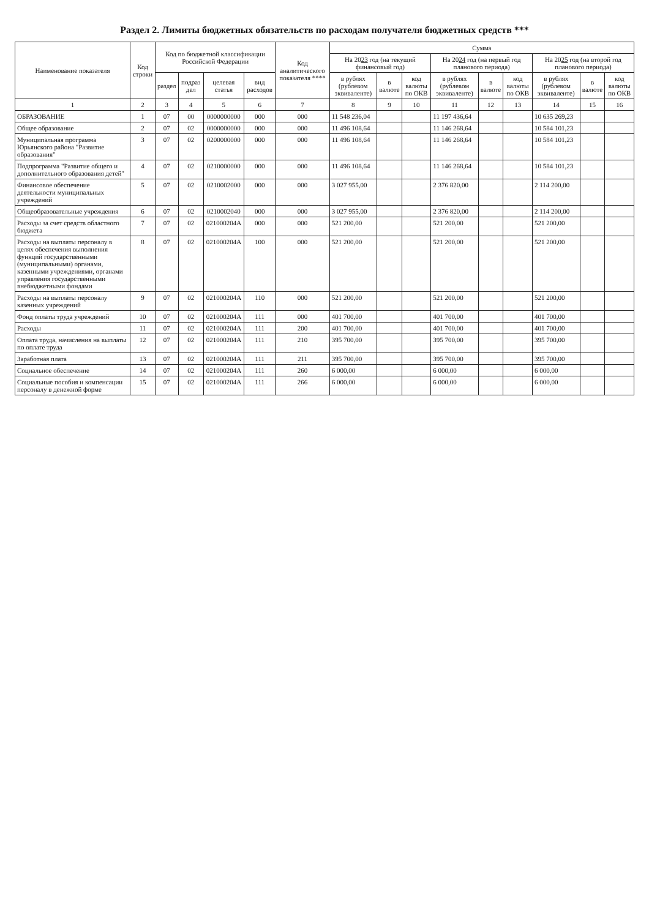Раздел 2. Лимиты бюджетных обязательств по расходам получателя бюджетных средств ***
| Наименование показателя | Код строки | Код по бюджетной классификации Российской Федерации | | | | Код аналитического показателя **** | Сумма | | | | | | | | |
| --- | --- | --- | --- | --- | --- | --- | --- | --- | --- | --- | --- | --- | --- | --- | --- |
| | | | | | | | На 20 23 год (на текущий финансовый год) | | | На 20 24 год (на первый год планового периода) | | | На 20 25 год (на второй год планового периода) | | |
| | | раздел | подраз дел | целевая статья | вид расходов | | в рублях (рублевом эквиваленте) | в валюте | код валюты по ОКВ | в рублях (рублевом эквиваленте) | в валюте | код валюты по ОКВ | в рублях (рублевом эквиваленте) | в валюте | код валюты по ОКВ |
| 1 | 2 | 3 | 4 | 5 | 6 | 7 | 8 | 9 | 10 | 11 | 12 | 13 | 14 | 15 | 16 |
| ОБРАЗОВАНИЕ | 1 | 07 | 00 | 0000000000 | 000 | 000 | 11 548 236,04 | | | 11 197 436,64 | | | 10 635 269,23 | | |
| Общее образование | 2 | 07 | 02 | 0000000000 | 000 | 000 | 11 496 108,64 | | | 11 146 268,64 | | | 10 584 101,23 | | |
| Муниципальная программа Юрьянского района "Развитие образования" | 3 | 07 | 02 | 0200000000 | 000 | 000 | 11 496 108,64 | | | 11 146 268,64 | | | 10 584 101,23 | | |
| Подпрограмма "Развитие общего и дополнительного образования детей" | 4 | 07 | 02 | 0210000000 | 000 | 000 | 11 496 108,64 | | | 11 146 268,64 | | | 10 584 101,23 | | |
| Финансовое обеспечение деятельности муниципальных учреждений | 5 | 07 | 02 | 0210002000 | 000 | 000 | 3 027 955,00 | | | 2 376 820,00 | | | 2 114 200,00 | | |
| Общеобразовательные учреждения | 6 | 07 | 02 | 0210002040 | 000 | 000 | 3 027 955,00 | | | 2 376 820,00 | | | 2 114 200,00 | | |
| Расходы за счет средств областного бюджета | 7 | 07 | 02 | 021000204А | 000 | 000 | 521 200,00 | | | 521 200,00 | | | 521 200,00 | | |
| Расходы на выплаты персоналу в целях обеспечения выполнения функций государственными (муниципальными) органами, казенными учреждениями, органами управления государственными внебюджетными фондами | 8 | 07 | 02 | 021000204А | 100 | 000 | 521 200,00 | | | 521 200,00 | | | 521 200,00 | | |
| Расходы на выплаты персоналу казенных учреждений | 9 | 07 | 02 | 021000204А | 110 | 000 | 521 200,00 | | | 521 200,00 | | | 521 200,00 | | |
| Фонд оплаты труда учреждений | 10 | 07 | 02 | 021000204А | 111 | 000 | 401 700,00 | | | 401 700,00 | | | 401 700,00 | | |
| Расходы | 11 | 07 | 02 | 021000204А | 111 | 200 | 401 700,00 | | | 401 700,00 | | | 401 700,00 | | |
| Оплата труда, начисления на выплаты по оплате труда | 12 | 07 | 02 | 021000204А | 111 | 210 | 395 700,00 | | | 395 700,00 | | | 395 700,00 | | |
| Заработная плата | 13 | 07 | 02 | 021000204А | 111 | 211 | 395 700,00 | | | 395 700,00 | | | 395 700,00 | | |
| Социальное обеспечение | 14 | 07 | 02 | 021000204А | 111 | 260 | 6 000,00 | | | 6 000,00 | | | 6 000,00 | | |
| Социальные пособия и компенсации персоналу в денежной форме | 15 | 07 | 02 | 021000204А | 111 | 266 | 6 000,00 | | | 6 000,00 | | | 6 000,00 | | |